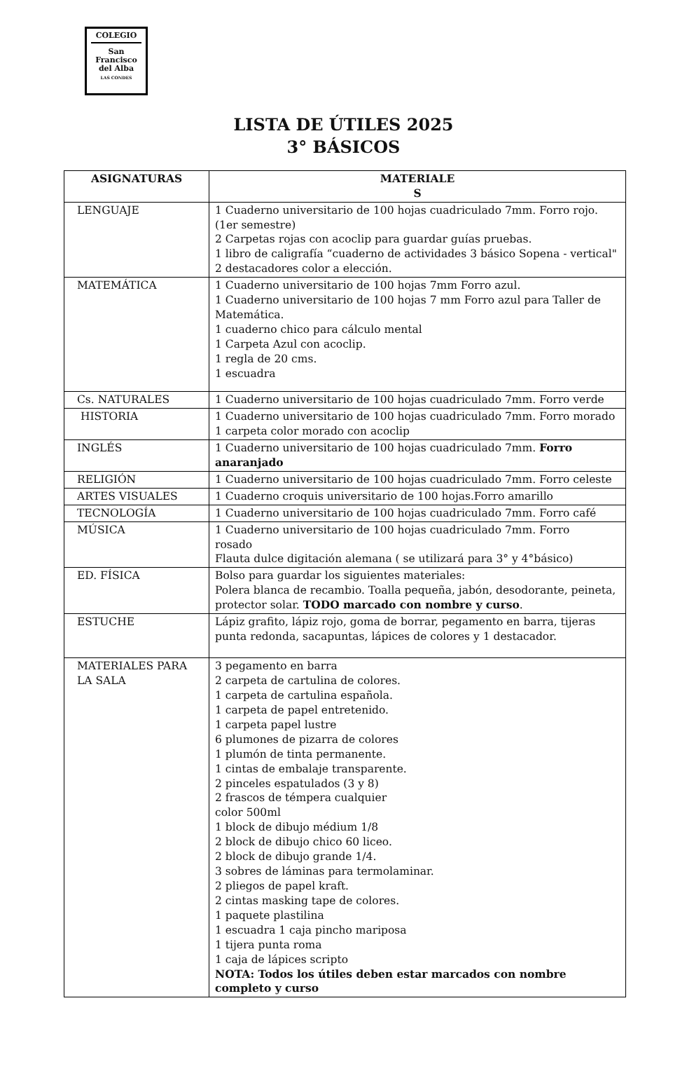COLEGIO
San
Francisco
del Alba
LAS CONDES
LISTA DE ÚTILES 2025
3° BÁSICOS
| ASIGNATURAS | MATERIALE S |
| --- | --- |
| LENGUAJE | 1 Cuaderno universitario de 100 hojas cuadriculado 7mm. Forro rojo. (1er semestre) 2 Carpetas rojas con acoclip para guardar guías pruebas. 1 libro de caligrafía “cuaderno de actividades 3 básico Sopena - vertical" 2 destacadores color a elección. |
| MATEMÁTICA | 1 Cuaderno universitario de 100 hojas 7mm Forro azul. 1 Cuaderno universitario de 100 hojas 7 mm Forro azul para Taller de Matemática. 1 cuaderno chico para cálculo mental 1 Carpeta Azul con acoclip. 1 regla de 20 cms. 1 escuadra |
| Cs. NATURALES | 1 Cuaderno universitario de 100 hojas cuadriculado 7mm. Forro verde |
| HISTORIA | 1 Cuaderno universitario de 100 hojas cuadriculado 7mm. Forro morado 1 carpeta color morado con acoclip |
| INGLÉS | 1 Cuaderno universitario de 100 hojas cuadriculado 7mm. Forro anaranjado |
| RELIGIÓN | 1 Cuaderno universitario de 100 hojas cuadriculado 7mm. Forro celeste |
| ARTES VISUALES | 1 Cuaderno croquis universitario de 100 hojas.Forro amarillo |
| TECNOLOGÍA | 1 Cuaderno universitario de 100 hojas cuadriculado 7mm. Forro café |
| MÚSICA | 1 Cuaderno universitario de 100 hojas cuadriculado 7mm. Forro rosado Flauta dulce digitación alemana ( se utilizará para 3° y 4°básico) |
| ED. FÍSICA | Bolso para guardar los siguientes materiales: Polera blanca de recambio. Toalla pequeña, jabón, desodorante, peineta, protector solar. TODO marcado con nombre y curso . |
| ESTUCHE | Lápiz grafito, lápiz rojo, goma de borrar, pegamento en barra, tijeras punta redonda, sacapuntas, lápices de colores y 1 destacador. |
| MATERIALES PARA LA SALA | 3 pegamento en barra 2 carpeta de cartulina de colores. 1 carpeta de cartulina española. 1 carpeta de papel entretenido. 1 carpeta papel lustre 6 plumones de pizarra de colores 1 plumón de tinta permanente. 1 cintas de embalaje transparente. 2 pinceles espatulados (3 y 8) 2 frascos de témpera cualquier color 500ml 1 block de dibujo médium 1/8 2 block de dibujo chico 60 liceo. 2 block de dibujo grande 1/4. 3 sobres de láminas para termolaminar. 2 pliegos de papel kraft. 2 cintas masking tape de colores. 1 paquete plastilina 1 escuadra 1 caja pincho mariposa 1 tijera punta roma 1 caja de lápices scripto NOTA: Todos los útiles deben estar marcados con nombre completo y curso |